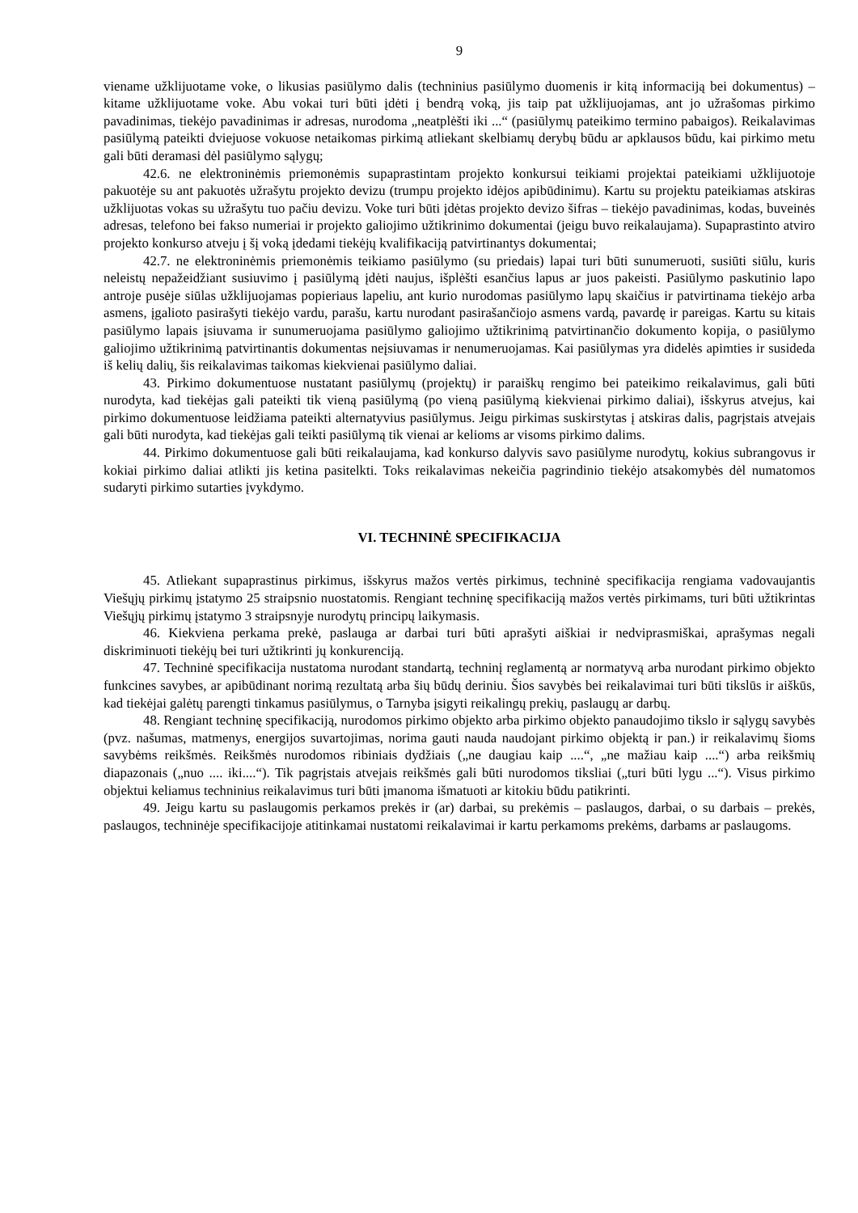9
viename užklijuotame voke, o likusias pasiūlymo dalis (techninius pasiūlymo duomenis ir kitą informaciją bei dokumentus) – kitame užklijuotame voke. Abu vokai turi būti įdėti į bendrą voką, jis taip pat užklijuojamas, ant jo užrašomas pirkimo pavadinimas, tiekėjo pavadinimas ir adresas, nurodoma „neatplėšti iki ...“ (pasiūlymų pateikimo termino pabaigos). Reikalavimas pasiūlymą pateikti dviejuose vokuose netaikomas pirkimą atliekant skelbiamų derybų būdu ar apklausos būdu, kai pirkimo metu gali būti deramasi dėl pasiūlymo sąlygų;
42.6. ne elektroninėmis priemonėmis supaprastintam projekto konkursui teikiami projektai pateikiami užklijuotoje pakuotėje su ant pakuotės užrašytu projekto devizu (trumpu projekto idėjos apibūdinimu). Kartu su projektu pateikiamas atskiras užklijuotas vokas su užrašytu tuo pačiu devizu. Voke turi būti įdėtas projekto devizo šifras – tiekėjo pavadinimas, kodas, buveinės adresas, telefono bei fakso numeriai ir projekto galiojimo užtikrinimo dokumentai (jeigu buvo reikalaujama). Supaprastinto atviro projekto konkurso atveju į šį voką įdedami tiekėjų kvalifikaciją patvirtinantys dokumentai;
42.7. ne elektroninėmis priemonėmis teikiamo pasiūlymo (su priedais) lapai turi būti sunumeruoti, susiūti siūlu, kuris neleistų nepažeidžiant susiuvimo į pasiūlymą įdėti naujus, išplėšti esančius lapus ar juos pakeisti. Pasiūlymo paskutinio lapo antroje pusėje siūlas užklijuojamas popieriaus lapeliu, ant kurio nurodomas pasiūlymo lapų skaičius ir patvirtinama tiekėjo arba asmens, įgalioto pasirašyti tiekėjo vardu, parašu, kartu nurodant pasirašančiojo asmens vardą, pavardę ir pareigas. Kartu su kitais pasiūlymo lapais įsiuvama ir sunumeruojama pasiūlymo galiojimo užtikrinimą patvirtinančio dokumento kopija, o pasiūlymo galiojimo užtikrinimą patvirtinantis dokumentas neįsiuvamas ir nenumeruojamas. Kai pasiūlymas yra didelės apimties ir susideda iš kelių dalių, šis reikalavimas taikomas kiekvienai pasiūlymo daliai.
43. Pirkimo dokumentuose nustatant pasiūlymų (projektų) ir paraiškų rengimo bei pateikimo reikalavimus, gali būti nurodyta, kad tiekėjas gali pateikti tik vieną pasiūlymą (po vieną pasiūlymą kiekvienai pirkimo daliai), išskyrus atvejus, kai pirkimo dokumentuose leidžiama pateikti alternatyvius pasiūlymus. Jeigu pirkimas suskirstytas į atskiras dalis, pagrįstais atvejais gali būti nurodyta, kad tiekėjas gali teikti pasiūlymą tik vienai ar kelioms ar visoms pirkimo dalims.
44. Pirkimo dokumentuose gali būti reikalaujama, kad konkurso dalyvis savo pasiūlyme nurodytų, kokius subrangovus ir kokiai pirkimo daliai atlikti jis ketina pasitelkti. Toks reikalavimas nekeičia pagrindinio tiekėjo atsakomybės dėl numatomos sudaryti pirkimo sutarties įvykdymo.
VI. TECHNINĖ SPECIFIKACIJA
45. Atliekant supaprastinus pirkimus, išskyrus mažos vertės pirkimus, techninė specifikacija rengiama vadovaujantis Viešųjų pirkimų įstatymo 25 straipsnio nuostatomis. Rengiant techninę specifikaciją mažos vertės pirkimams, turi būti užtikrintas Viešųjų pirkimų įstatymo 3 straipsnyje nurodytų principų laikymasis.
46. Kiekviena perkama prekė, paslauga ar darbai turi būti aprašyti aiškiai ir nedviprasmiškai, aprašymas negali diskriminuoti tiekėjų bei turi užtikrinti jų konkurenciją.
47. Techninė specifikacija nustatoma nurodant standartą, techninį reglamentą ar normatyvą arba nurodant pirkimo objekto funkcines savybes, ar apibūdinant norimą rezultatą arba šių būdų deriniu. Šios savybės bei reikalavimai turi būti tikslūs ir aiškūs, kad tiekėjai galėtų parengti tinkamus pasiūlymus, o Tarnyba įsigyti reikalingų prekių, paslaugų ar darbų.
48. Rengiant techninę specifikaciją, nurodomos pirkimo objekto arba pirkimo objekto panaudojimo tikslo ir sąlygų savybės (pvz. našumas, matmenys, energijos suvartojimas, norima gauti nauda naudojant pirkimo objektą ir pan.) ir reikalavimų šioms savybėms reikšmės. Reikšmės nurodomos ribiniais dydžiais („ne daugiau kaip ....“, „ne mažiau kaip ....“) arba reikšmių diapazonais („nuo .... iki....“). Tik pagrįstais atvejais reikšmės gali būti nurodomos tiksliai („turi būti lygu ...“). Visus pirkimo objektui keliamus techninius reikalavimus turi būti įmanoma išmatuoti ar kitokiu būdu patikrinti.
49. Jeigu kartu su paslaugomis perkamos prekės ir (ar) darbai, su prekėmis – paslaugos, darbai, o su darbais – prekės, paslaugos, techninėje specifikacijoje atitinkamai nustatomi reikalavimai ir kartu perkamoms prekėms, darbams ar paslaugoms.